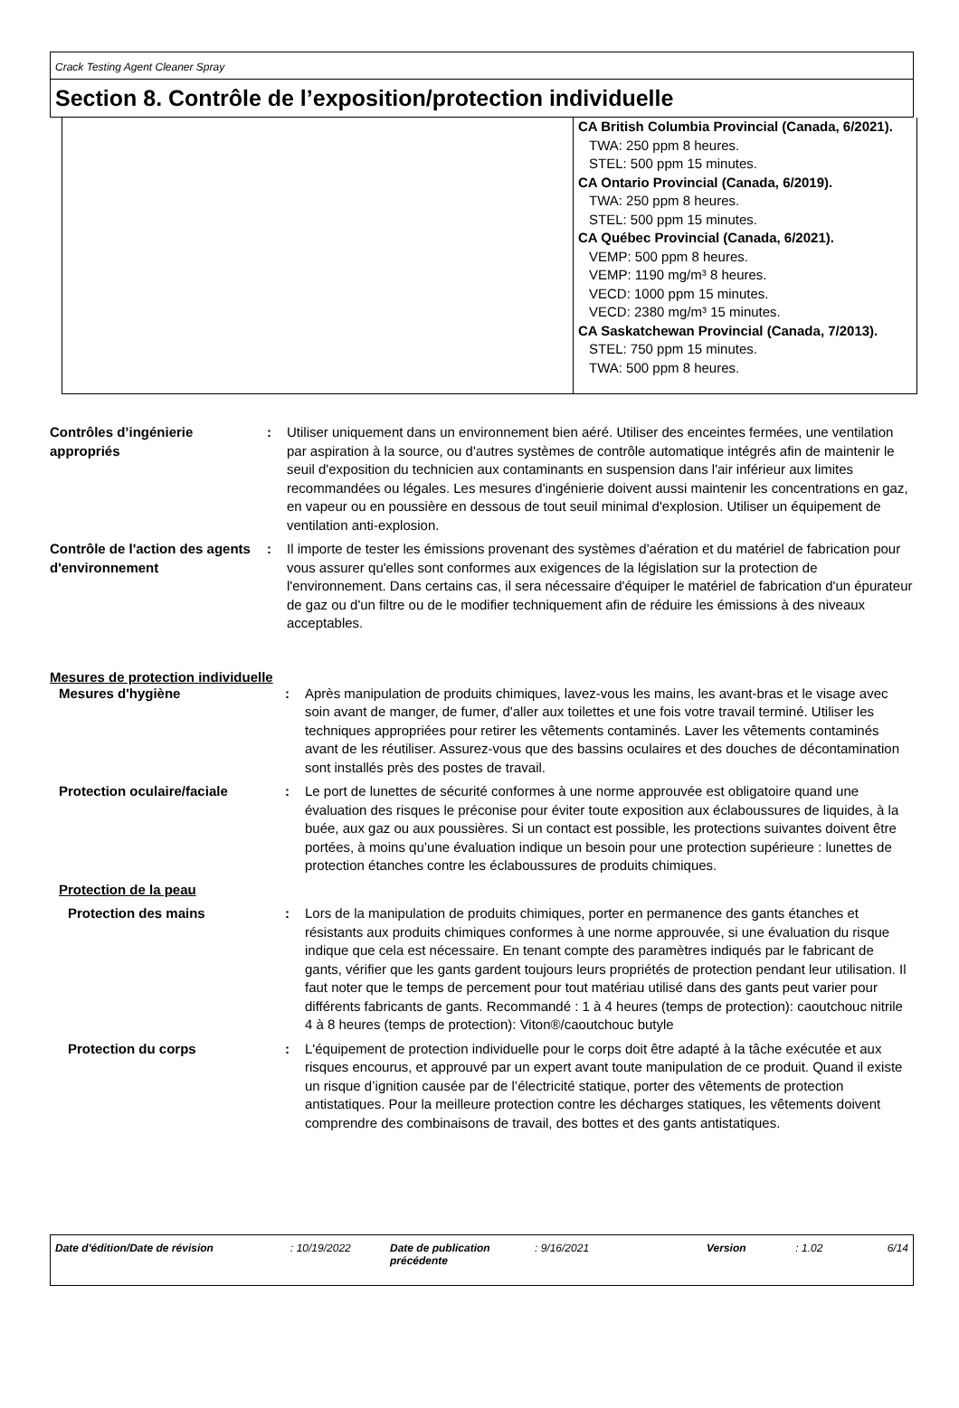Crack Testing Agent Cleaner Spray
Section 8. Contrôle de l’exposition/protection individuelle
| | CA British Columbia Provincial (Canada, 6/2021). TWA: 250 ppm 8 heures. STEL: 500 ppm 15 minutes. CA Ontario Provincial (Canada, 6/2019). TWA: 250 ppm 8 heures. STEL: 500 ppm 15 minutes. CA Québec Provincial (Canada, 6/2021). VEMP: 500 ppm 8 heures. VEMP: 1190 mg/m³ 8 heures. VECD: 1000 ppm 15 minutes. VECD: 2380 mg/m³ 15 minutes. CA Saskatchewan Provincial (Canada, 7/2013). STEL: 750 ppm 15 minutes. TWA: 500 ppm 8 heures. |
| Contrôles d’ingénierie appropriés | : | Utiliser uniquement dans un environnement bien aéré. Utiliser des enceintes fermées, une ventilation par aspiration à la source, ou d'autres systèmes de contrôle automatique intégrés afin de maintenir le seuil d'exposition du technicien aux contaminants en suspension dans l'air inférieur aux limites recommandées ou légales. Les mesures d'ingénierie doivent aussi maintenir les concentrations en gaz, en vapeur ou en poussière en dessous de tout seuil minimal d'explosion. Utiliser un équipement de ventilation anti-explosion. |
| Contrôle de l'action des agents d'environnement | : | Il importe de tester les émissions provenant des systèmes d'aération et du matériel de fabrication pour vous assurer qu'elles sont conformes aux exigences de la législation sur la protection de l'environnement. Dans certains cas, il sera nécessaire d'équiper le matériel de fabrication d'un épurateur de gaz ou d'un filtre ou de le modifier techniquement afin de réduire les émissions à des niveaux acceptables. |
Mesures de protection individuelle
| Mesures d'hygiène | : | Après manipulation de produits chimiques, lavez-vous les mains, les avant-bras et le visage avec soin avant de manger, de fumer, d'aller aux toilettes et une fois votre travail terminé. Utiliser les techniques appropriées pour retirer les vêtements contaminés. Laver les vêtements contaminés avant de les réutiliser. Assurez-vous que des bassins oculaires et des douches de décontamination sont installés près des postes de travail. |
| Protection oculaire/faciale | : | Le port de lunettes de sécurité conformes à une norme approuvée est obligatoire quand une évaluation des risques le préconise pour éviter toute exposition aux éclaboussures de liquides, à la buée, aux gaz ou aux poussières. Si un contact est possible, les protections suivantes doivent être portées, à moins qu’une évaluation indique un besoin pour une protection supérieure : lunettes de protection étanches contre les éclaboussures de produits chimiques. |
| Protection de la peau | | |
| Protection des mains | : | Lors de la manipulation de produits chimiques, porter en permanence des gants étanches et résistants aux produits chimiques conformes à une norme approuvée, si une évaluation du risque indique que cela est nécessaire. En tenant compte des paramètres indiqués par le fabricant de gants, vérifier que les gants gardent toujours leurs propriétés de protection pendant leur utilisation. Il faut noter que le temps de percement pour tout matériau utilisé dans des gants peut varier pour différents fabricants de gants. Recommandé : 1 à 4 heures (temps de protection): caoutchouc nitrile 4 à 8 heures (temps de protection): Viton®/caoutchouc butyle |
| Protection du corps | : | L'équipement de protection individuelle pour le corps doit être adapté à la tâche exécutée et aux risques encourus, et approuvé par un expert avant toute manipulation de ce produit. Quand il existe un risque d’ignition causée par de l’électricité statique, porter des vêtements de protection antistatiques. Pour la meilleure protection contre les décharges statiques, les vêtements doivent comprendre des combinaisons de travail, des bottes et des gants antistatiques. |
| Date d'édition/Date de révision | : 10/19/2022 | Date de publication précédente | : 9/16/2021 | Version | : 1.02 | 6/14 |